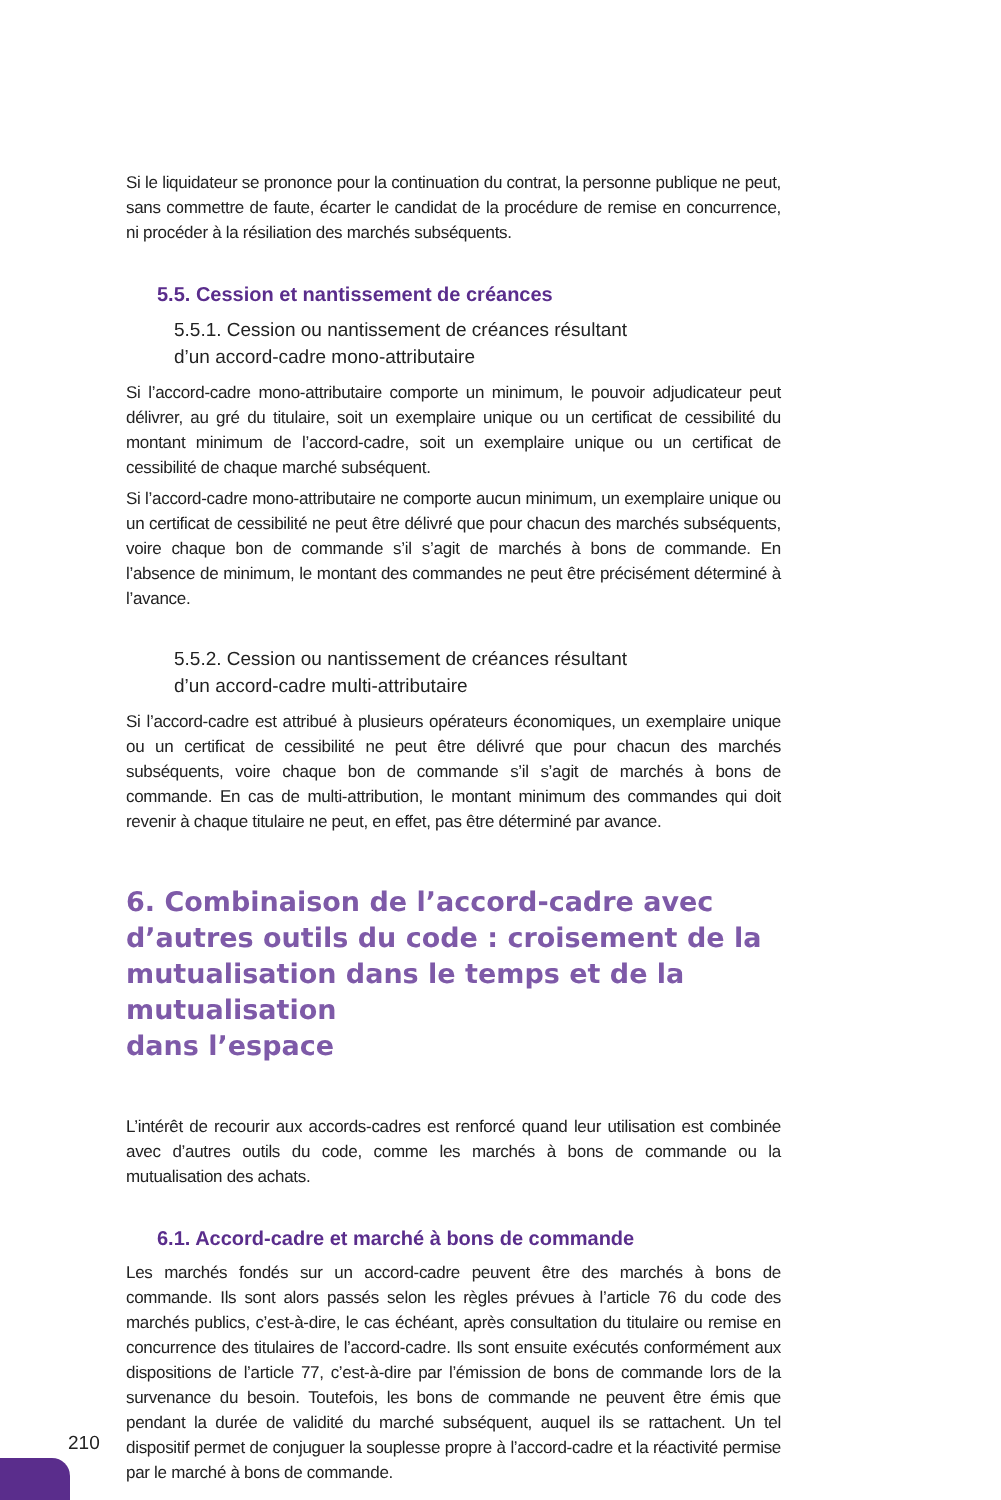Si le liquidateur se prononce pour la continuation du contrat, la personne publique ne peut, sans commettre de faute, écarter le candidat de la procédure de remise en concurrence, ni procéder à la résiliation des marchés subséquents.
5.5. Cession et nantissement de créances
5.5.1. Cession ou nantissement de créances résultant
d’un accord-cadre mono-attributaire
Si l’accord-cadre mono-attributaire comporte un minimum, le pouvoir adjudicateur peut délivrer, au gré du titulaire, soit un exemplaire unique ou un certificat de cessibilité du montant minimum de l’accord-cadre, soit un exemplaire unique ou un certificat de cessibilité de chaque marché subséquent.
Si l’accord-cadre mono-attributaire ne comporte aucun minimum, un exemplaire unique ou un certificat de cessibilité ne peut être délivré que pour chacun des marchés subséquents, voire chaque bon de commande s’il s’agit de marchés à bons de commande. En l’absence de minimum, le montant des commandes ne peut être précisément déterminé à l’avance.
5.5.2. Cession ou nantissement de créances résultant
d’un accord-cadre multi-attributaire
Si l’accord-cadre est attribué à plusieurs opérateurs économiques, un exemplaire unique ou un certificat de cessibilité ne peut être délivré que pour chacun des marchés subséquents, voire chaque bon de commande s’il s’agit de marchés à bons de commande. En cas de multi-attribution, le montant minimum des commandes qui doit revenir à chaque titulaire ne peut, en effet, pas être déterminé par avance.
6. Combinaison de l’accord-cadre avec d’autres outils du code : croisement de la mutualisation dans le temps et de la mutualisation
dans l’espace
L’intérêt de recourir aux accords-cadres est renforcé quand leur utilisation est combinée avec d’autres outils du code, comme les marchés à bons de commande ou la mutualisation des achats.
6.1. Accord-cadre et marché à bons de commande
Les marchés fondés sur un accord-cadre peuvent être des marchés à bons de commande. Ils sont alors passés selon les règles prévues à l’article 76 du code des marchés publics, c’est-à-dire, le cas échéant, après consultation du titulaire ou remise en concurrence des titulaires de l’accord-cadre. Ils sont ensuite exécutés conformément aux dispositions de l’article 77, c’est-à-dire par l’émission de bons de commande lors de la survenance du besoin. Toutefois, les bons de commande ne peuvent être émis que pendant la durée de validité du marché subséquent, auquel ils se rattachent. Un tel dispositif permet de conjuguer la souplesse propre à l’accord-cadre et la réactivité permise par le marché à bons de commande.
210